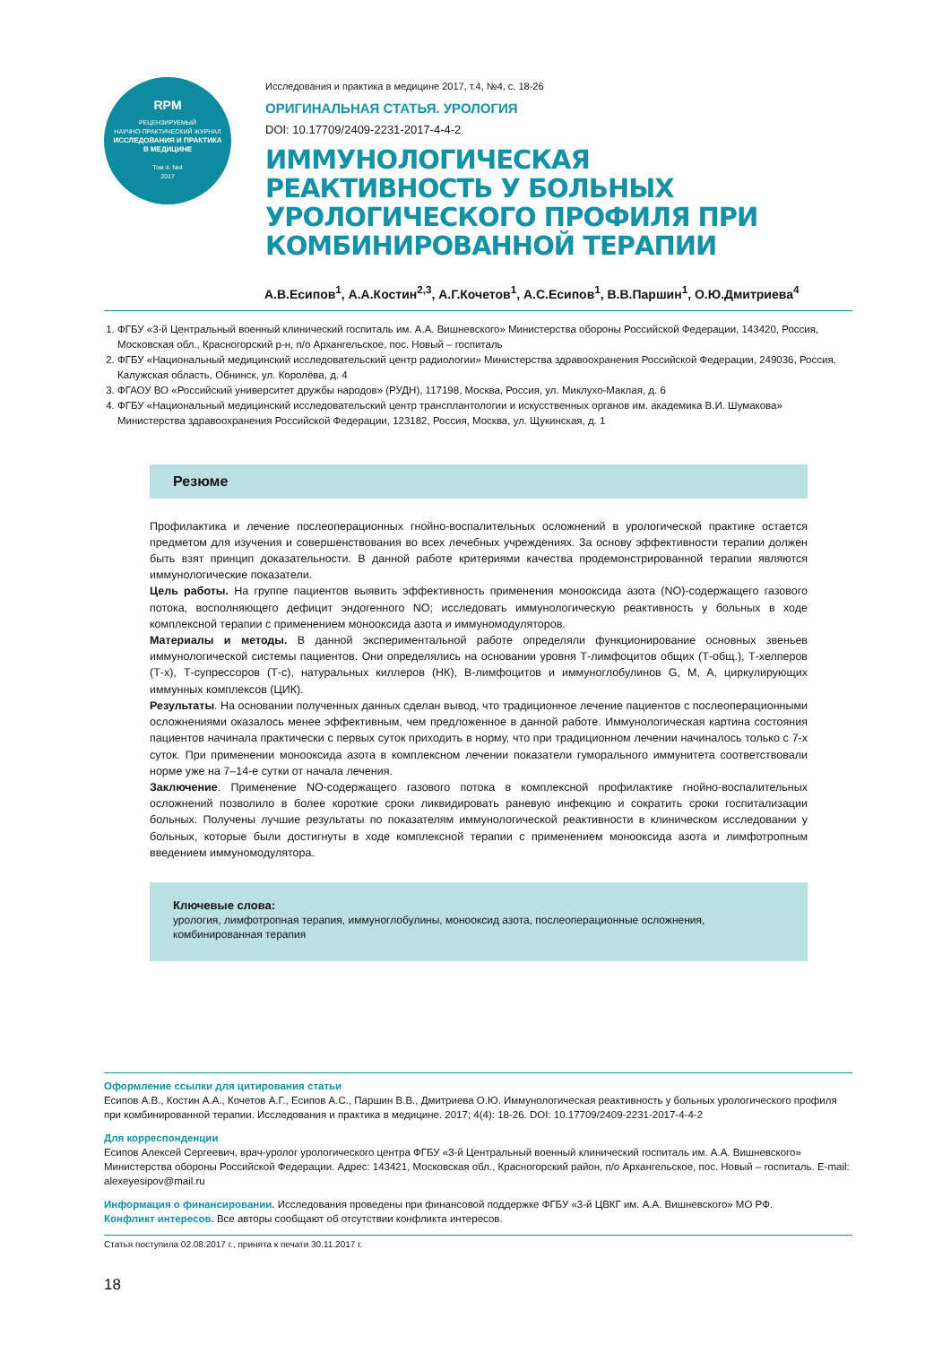RPM
РЕЦЕНЗИРУЕМЫЙ
НАУЧНО-ПРАКТИЧЕСКИЙ ЖУРНАЛ
ИССЛЕДОВАНИЯ И ПРАКТИКА
В МЕДИЦИНЕ
Том 4. №4
2017
Исследования и практика в медицине 2017, т.4, №4, с. 18-26
ОРИГИНАЛЬНАЯ СТАТЬЯ. УРОЛОГИЯ
DOI: 10.17709/2409-2231-2017-4-4-2
ИММУНОЛОГИЧЕСКАЯ РЕАКТИВНОСТЬ У БОЛЬНЫХ УРОЛОГИЧЕСКОГО ПРОФИЛЯ ПРИ КОМБИНИРОВАННОЙ ТЕРАПИИ
А.В.Есипов<sup>1</sup>, А.А.Костин<sup>2,3</sup>, А.Г.Кочетов<sup>1</sup>, А.С.Есипов<sup>1</sup>, В.В.Паршин<sup>1</sup>, О.Ю.Дмитриева<sup>4</sup>
1. ФГБУ «3-й Центральный военный клинический госпиталь им. А.А. Вишневского» Министерства обороны Российской Федерации, 143420, Россия, Московская обл., Красногорский р-н, п/о Архангельское, пос. Новый – госпиталь
2. ФГБУ «Национальный медицинский исследовательский центр радиологии» Министерства здравоохранения Российской Федерации, 249036, Россия, Калужская область, Обнинск, ул. Королёва, д. 4
3. ФГАОУ ВО «Российский университет дружбы народов» (РУДН), 117198, Москва, Россия, ул. Миклухо-Маклая, д. 6
4. ФГБУ «Национальный медицинский исследовательский центр трансплантологии и искусственных органов им. академика В.И. Шумакова» Министерства здравоохранения Российской Федерации, 123182, Россия, Москва, ул. Щукинская, д. 1
Резюме
Профилактика и лечение послеоперационных гнойно-воспалительных осложнений в урологической практике остается предметом для изучения и совершенствования во всех лечебных учреждениях. За основу эффективности терапии должен быть взят принцип доказательности. В данной работе критериями качества продемонстрированной терапии являются иммунологические показатели.
Цель работы. На группе пациентов выявить эффективность применения монооксида азота (NO)-содержащего газового потока, восполняющего дефицит эндогенного NO; исследовать иммунологическую реактивность у больных в ходе комплексной терапии с применением монооксида азота и иммуномодуляторов.
Материалы и методы. В данной экспериментальной работе определяли функционирование основных звеньев иммунологической системы пациентов. Они определялись на основании уровня Т-лимфоцитов общих (Т-общ.), Т-хелперов (Т-х), Т-супрессоров (Т-с), натуральных киллеров (НК), В-лимфоцитов и иммуноглобулинов G, M, A, циркулирующих иммунных комплексов (ЦИК).
Результаты. На основании полученных данных сделан вывод, что традиционное лечение пациентов с послеоперационными осложнениями оказалось менее эффективным, чем предложенное в данной работе. Иммунологическая картина состояния пациентов начинала практически с первых суток приходить в норму, что при традиционном лечении начиналось только с 7-х суток. При применении монооксида азота в комплексном лечении показатели гуморального иммунитета соответствовали норме уже на 7–14-е сутки от начала лечения.
Заключение. Применение NO-содержащего газового потока в комплексной профилактике гнойно-воспалительных осложнений позволило в более короткие сроки ликвидировать раневую инфекцию и сократить сроки госпитализации больных. Получены лучшие результаты по показателям иммунологической реактивности в клиническом исследовании у больных, которые были достигнуты в ходе комплексной терапии с применением монооксида азота и лимфотропным введением иммуномодулятора.
Ключевые слова:
урология, лимфотропная терапия, иммуноглобулины, монооксид азота, послеоперационные осложнения, комбинированная терапия
Оформление ссылки для цитирования статьи
Есипов А.В., Костин А.А., Кочетов А.Г., Есипов А.С., Паршин В.В., Дмитриева О.Ю. Иммунологическая реактивность у больных урологического профиля при комбинированной терапии. Исследования и практика в медицине. 2017; 4(4): 18-26. DOI: 10.17709/2409-2231-2017-4-4-2
Для корреспонденции
Есипов Алексей Сергеевич, врач-уролог урологического центра ФГБУ «3-й Центральный военный клинический госпиталь им. А.А. Вишневского» Министерства обороны Российской Федерации. Адрес: 143421, Московская обл., Красногорский район, п/о Архангельское, пос. Новый – госпиталь. E-mail: alexeyesipov@mail.ru
Информация о финансировании. Исследования проведены при финансовой поддержке ФГБУ «3-й ЦВКГ им. А.А. Вишневского» МО РФ.
Конфликт интересов. Все авторы сообщают об отсутствии конфликта интересов.
Статья поступила 02.08.2017 г., принята к печати 30.11.2017 г.
18